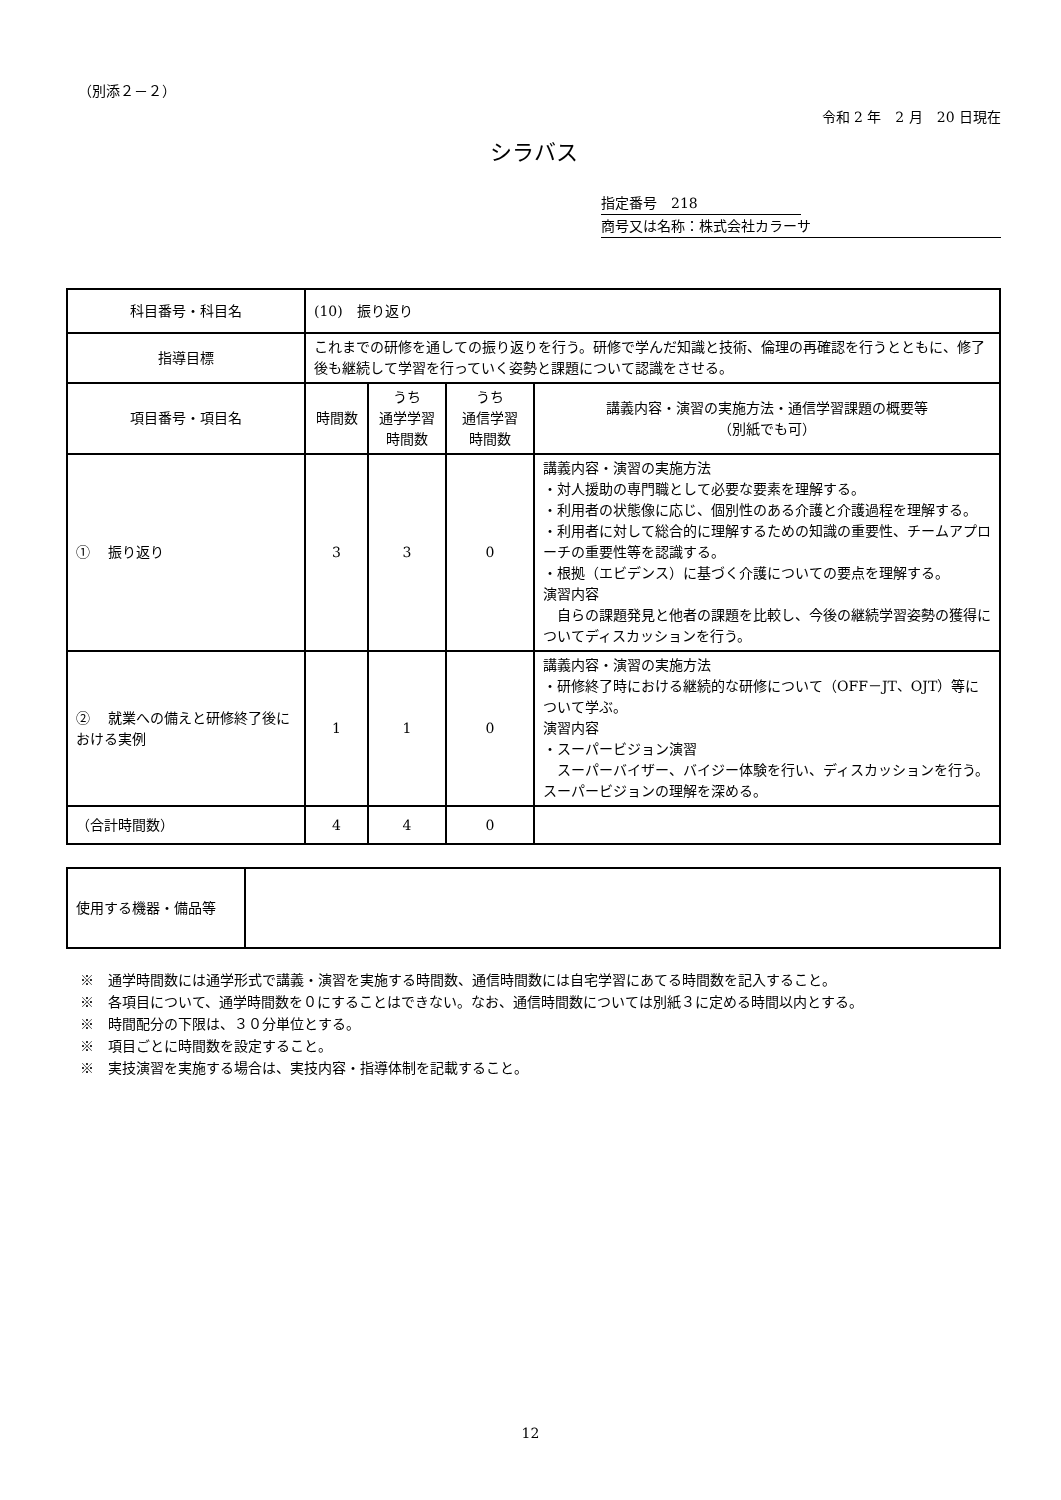（別添２－２）
令和 2 年　2 月　20 日現在
シラバス
指定番号　218
商号又は名称：株式会社カラーサ
| 科目番号・科目名 | (10) 振り返り | | | |
| 指導目標 | これまでの研修を通しての振り返りを行う。研修で学んだ知識と技術、倫理の再確認を行うとともに、修了後も継続して学習を行っていく姿勢と課題について認識をさせる。 | | | |
| 項目番号・項目名 | 時間数 | うち 通学学習 時間数 | うち 通信学習 時間数 | 講義内容・演習の実施方法・通信学習課題の概要等 （別紙でも可） |
| ① 振り返り | 3 | 3 | 0 | 講義内容・演習の実施方法 ・対人援助の専門職として必要な要素を理解する。 ・利用者の状態像に応じ、個別性のある介護と介護過程を理解する。 ・利用者に対して総合的に理解するための知識の重要性、チームアプローチの重要性等を認識する。 ・根拠（エビデンス）に基づく介護についての要点を理解する。 演習内容 自らの課題発見と他者の課題を比較し、今後の継続学習姿勢の獲得についてディスカッションを行う。 |
| ② 就業への備えと研修終了後における実例 | 1 | 1 | 0 | 講義内容・演習の実施方法 ・研修終了時における継続的な研修について（OFF－JT、OJT）等について学ぶ。 演習内容 ・スーパービジョン演習 スーパーバイザー、バイジー体験を行い、ディスカッションを行う。スーパービジョンの理解を深める。 |
| （合計時間数） | 4 | 4 | 0 | |
| 使用する機器・備品等 | |
※　通学時間数には通学形式で講義・演習を実施する時間数、通信時間数には自宅学習にあてる時間数を記入すること。
※　各項目について、通学時間数を０にすることはできない。なお、通信時間数については別紙３に定める時間以内とする。
※　時間配分の下限は、３０分単位とする。
※　項目ごとに時間数を設定すること。
※　実技演習を実施する場合は、実技内容・指導体制を記載すること。
12